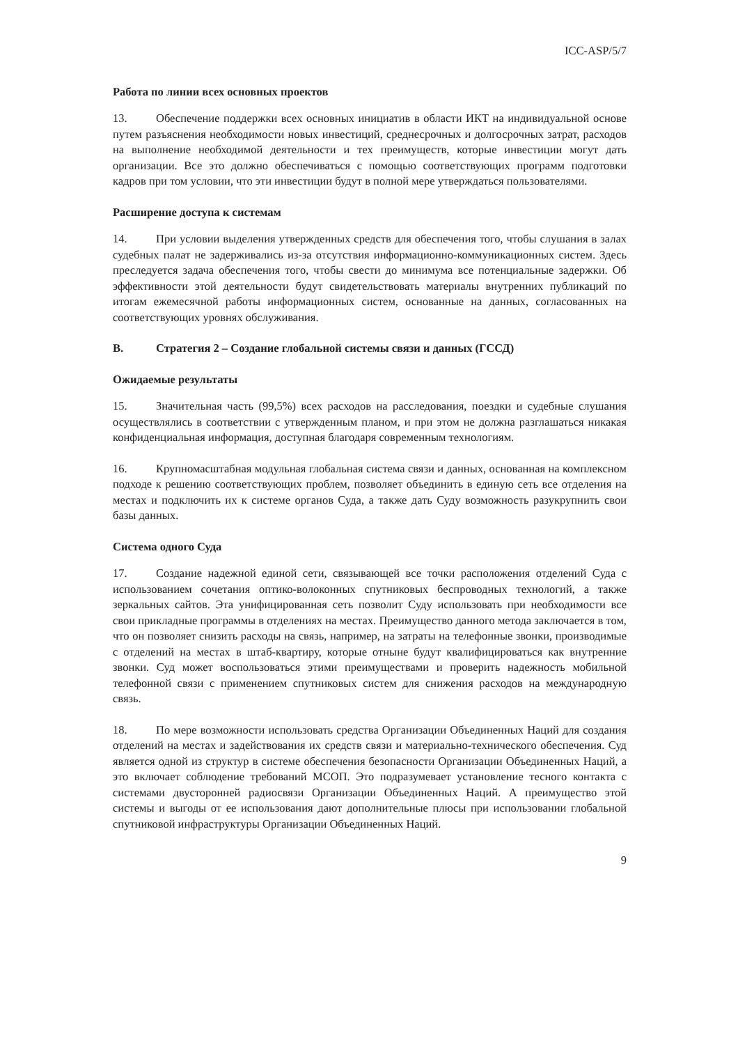ICC-ASP/5/7
Работа по линии всех основных проектов
13. Обеспечение поддержки всех основных инициатив в области ИКТ на индивидуальной основе путем разъяснения необходимости новых инвестиций, среднесрочных и долгосрочных затрат, расходов на выполнение необходимой деятельности и тех преимуществ, которые инвестиции могут дать организации. Все это должно обеспечиваться с помощью соответствующих программ подготовки кадров при том условии, что эти инвестиции будут в полной мере утверждаться пользователями.
Расширение доступа к системам
14. При условии выделения утвержденных средств для обеспечения того, чтобы слушания в залах судебных палат не задерживались из-за отсутствия информационно-коммуникационных систем. Здесь преследуется задача обеспечения того, чтобы свести до минимума все потенциальные задержки. Об эффективности этой деятельности будут свидетельствовать материалы внутренних публикаций по итогам ежемесячной работы информационных систем, основанные на данных, согласованных на соответствующих уровнях обслуживания.
B. Стратегия 2 – Создание глобальной системы связи и данных (ГССД)
Ожидаемые результаты
15. Значительная часть (99,5%) всех расходов на расследования, поездки и судебные слушания осуществлялись в соответствии с утвержденным планом, и при этом не должна разглашаться никакая конфиденциальная информация, доступная благодаря современным технологиям.
16. Крупномасштабная модульная глобальная система связи и данных, основанная на комплексном подходе к решению соответствующих проблем, позволяет объединить в единую сеть все отделения на местах и подключить их к системе органов Суда, а также дать Суду возможность разукрупнить свои базы данных.
Система одного Суда
17. Создание надежной единой сети, связывающей все точки расположения отделений Суда с использованием сочетания оптико-волоконных спутниковых беспроводных технологий, а также зеркальных сайтов. Эта унифицированная сеть позволит Суду использовать при необходимости все свои прикладные программы в отделениях на местах. Преимущество данного метода заключается в том, что он позволяет снизить расходы на связь, например, на затраты на телефонные звонки, производимые с отделений на местах в штаб-квартиру, которые отныне будут квалифицироваться как внутренние звонки. Суд может воспользоваться этими преимуществами и проверить надежность мобильной телефонной связи с применением спутниковых систем для снижения расходов на международную связь.
18. По мере возможности использовать средства Организации Объединенных Наций для создания отделений на местах и задействования их средств связи и материально-технического обеспечения. Суд является одной из структур в системе обеспечения безопасности Организации Объединенных Наций, а это включает соблюдение требований МСОП. Это подразумевает установление тесного контакта с системами двусторонней радиосвязи Организации Объединенных Наций. А преимущество этой системы и выгоды от ее использования дают дополнительные плюсы при использовании глобальной спутниковой инфраструктуры Организации Объединенных Наций.
9